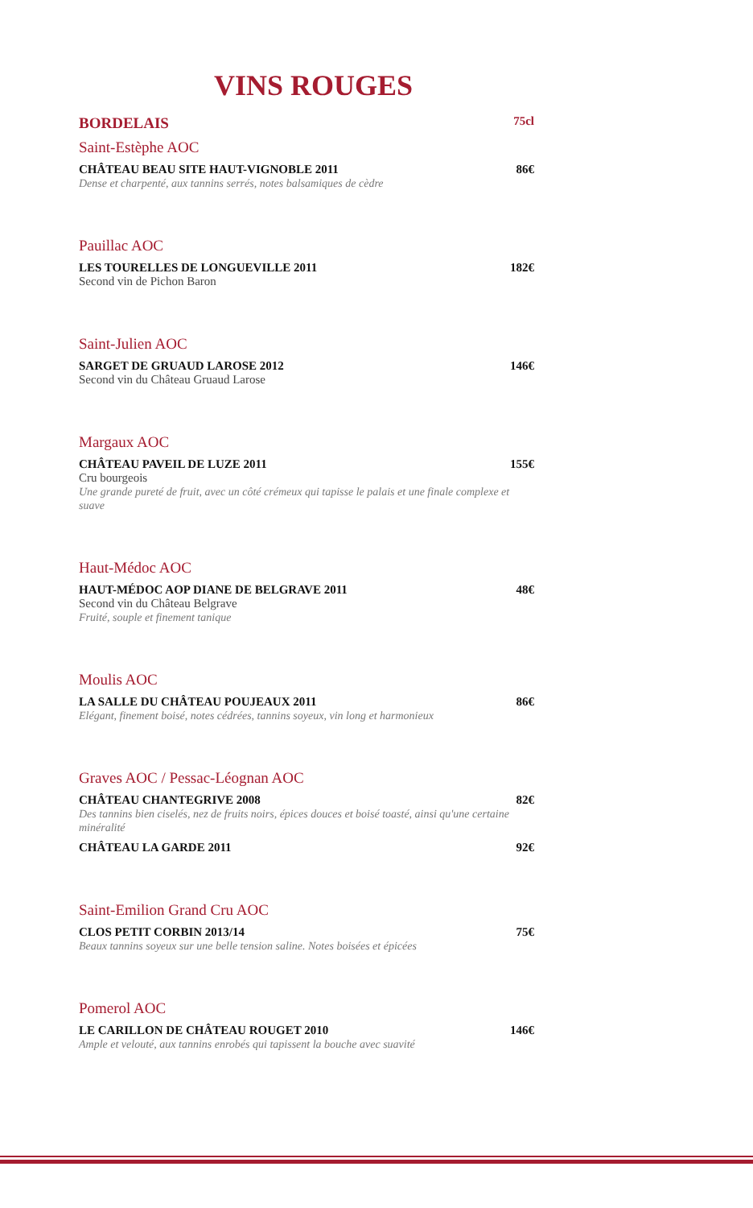VINS ROUGES
BORDELAIS 75cl
Saint-Estèphe AOC
CHÂTEAU BEAU SITE HAUT-VIGNOBLE 2011 86€
Dense et charpenté, aux tannins serrés, notes balsamiques de cèdre
Pauillac AOC
LES TOURELLES DE LONGUEVILLE 2011 182€
Second vin de Pichon Baron
Saint-Julien AOC
SARGET DE GRUAUD LAROSE 2012 146€
Second vin du Château Gruaud Larose
Margaux AOC
CHÂTEAU PAVEIL DE LUZE 2011 155€
Cru bourgeois
Une grande pureté de fruit, avec un côté crémeux qui tapisse le palais et une finale complexe et suave
Haut-Médoc AOC
HAUT-MÉDOC AOP DIANE DE BELGRAVE 2011 48€
Second vin du Château Belgrave
Fruité, souple et finement tanique
Moulis AOC
LA SALLE DU CHÂTEAU POUJEAUX 2011 86€
Elégant, finement boisé, notes cédrées, tannins soyeux, vin long et harmonieux
Graves AOC / Pessac-Léognan AOC
CHÂTEAU CHANTEGRIVE 2008 82€
Des tannins bien ciselés, nez de fruits noirs, épices douces et boisé toasté, ainsi qu'une certaine minéralité
CHÂTEAU LA GARDE 2011 92€
Saint-Emilion Grand Cru AOC
CLOS PETIT CORBIN 2013/14 75€
Beaux tannins soyeux sur une belle tension saline. Notes boisées et épicées
Pomerol AOC
LE CARILLON DE CHÂTEAU ROUGET 2010 146€
Ample et velouté, aux tannins enrobés qui tapissent la bouche avec suavité